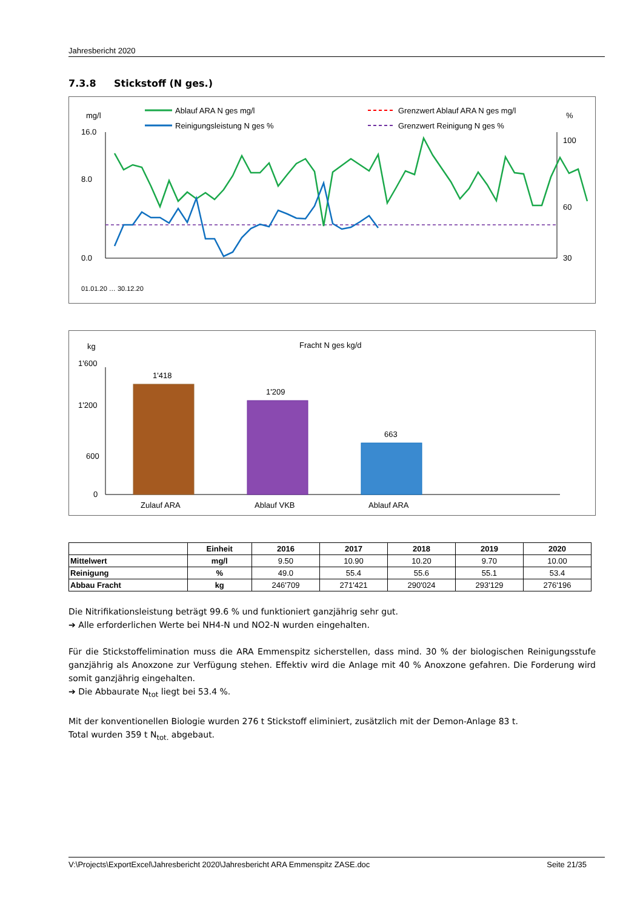Jahresbericht 2020
7.3.8 Stickstoff (N ges.)
mg/l
%
Ablauf ARA N ges mg/l
Reinigungsleistung N ges %
Grenzwert Ablauf ARA N ges mg/l
Grenzwert Reinigung N ges %
16.0
8.0
0.0
100
60
30
01.01.20 … 30.12.20
kg
Fracht N ges kg/d
1'600
1'200
600
0
1'418
1'209
663
Zulauf ARA
Ablauf VKB
Ablauf ARA
| | Einheit | 2016 | 2017 | 2018 | 2019 | 2020 |
| --- | --- | --- | --- | --- | --- | --- |
| Mittelwert | mg/l | 9.50 | 10.90 | 10.20 | 9.70 | 10.00 |
| Reinigung | % | 49.0 | 55.4 | 55.6 | 55.1 | 53.4 |
| Abbau Fracht | kg | 246'709 | 271'421 | 290'024 | 293'129 | 276'196 |
Die Nitrifikationsleistung beträgt 99.6 % und funktioniert ganzjährig sehr gut.
➔ Alle erforderlichen Werte bei NH4-N und NO2-N wurden eingehalten.
Für die Stickstoffelimination muss die ARA Emmenspitz sicherstellen, dass mind. 30 % der biologischen Reinigungsstufe ganzjährig als Anoxzone zur Verfügung stehen. Effektiv wird die Anlage mit 40 % Anoxzone gefahren. Die Forderung wird somit ganzjährig eingehalten.
➔ Die Abbaurate N<sub>tot</sub> liegt bei 53.4 %.
Mit der konventionellen Biologie wurden 276 t Stickstoff eliminiert, zusätzlich mit der Demon-Anlage 83 t.
Total wurden 359 t N<sub>tot.</sub> abgebaut.
V:\Projects\ExportExcel\Jahresbericht 2020\Jahresbericht ARA Emmenspitz ZASE.doc Seite 21/35